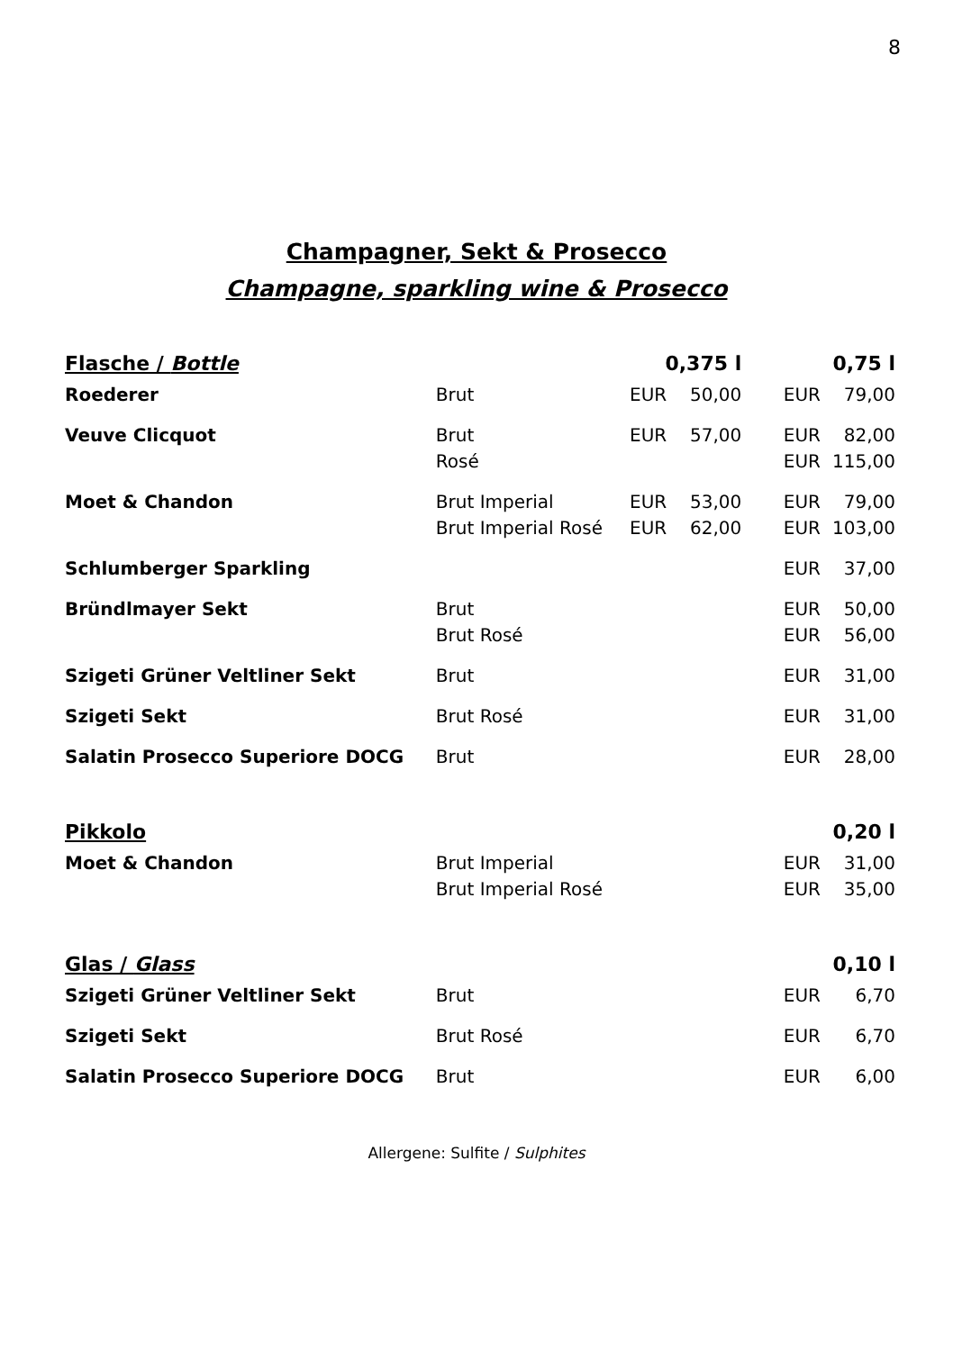8
Champagner, Sekt & Prosecco
Champagne, sparkling wine & Prosecco
| Flasche / Bottle | | 0,375 l | | | 0,75 l | |
| --- | --- | --- | --- | --- | --- | --- |
| Roederer | Brut | EUR | 50,00 | | EUR | 79,00 |
| Veuve Clicquot | Brut Rosé | EUR | 57,00 | | EUR EUR | 82,00 115,00 |
| Moet & Chandon | Brut Imperial Brut Imperial Rosé | EUR EUR | 53,00 62,00 | | EUR EUR | 79,00 103,00 |
| Schlumberger Sparkling | | | | | EUR | 37,00 |
| Bründlmayer Sekt | Brut Brut Rosé | | | | EUR EUR | 50,00 56,00 |
| Szigeti Grüner Veltliner Sekt | Brut | | | | EUR | 31,00 |
| Szigeti Sekt | Brut Rosé | | | | EUR | 31,00 |
| Salatin Prosecco Superiore DOCG | Brut | | | | EUR | 28,00 |
| Pikkolo | | | | | 0,20 l | |
| Moet & Chandon | Brut Imperial Brut Imperial Rosé | | | | EUR EUR | 31,00 35,00 |
| Glas / Glass | | | | | 0,10 l | |
| Szigeti Grüner Veltliner Sekt | Brut | | | | EUR | 6,70 |
| Szigeti Sekt | Brut Rosé | | | | EUR | 6,70 |
| Salatin Prosecco Superiore DOCG | Brut | | | | EUR | 6,00 |
Allergene: Sulfite / Sulphites